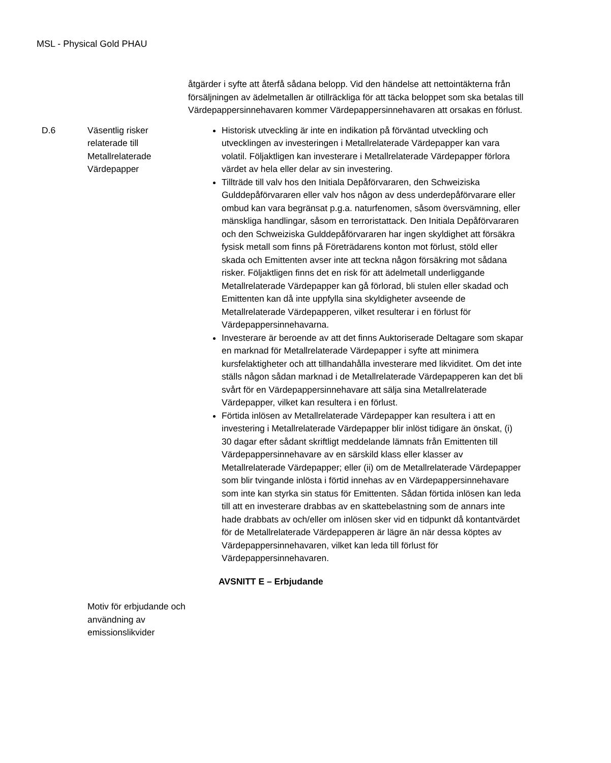MSL - Physical Gold PHAU
| | | åtgärder i syfte att återfå sådana belopp. Vid den händelse att nettointäkterna från försäljningen av ädelmetallen är otillräckliga för att täcka beloppet som ska betalas till Värdepappersinnehavaren kommer Värdepappersinnehavaren att orsakas en förlust. |
| D.6 | Väsentlig risker relaterade till Metallrelaterade Värdepapper | Historisk utveckling är inte en indikation på förväntad utveckling och utvecklingen av investeringen i Metallrelaterade Värdepapper kan vara volatil. Följaktligen kan investerare i Metallrelaterade Värdepapper förlora värdet av hela eller delar av sin investering. Tillträde till valv hos den Initiala Depåförvararen, den Schweiziska Gulddepåförvararen eller valv hos någon av dess underdepåförvarare eller ombud kan vara begränsat p.g.a. naturfenomen, såsom översvämning, eller mänskliga handlingar, såsom en terroristattack. Den Initiala Depåförvararen och den Schweiziska Gulddepåförvararen har ingen skyldighet att försäkra fysisk metall som finns på Företrädarens konton mot förlust, stöld eller skada och Emittenten avser inte att teckna någon försäkring mot sådana risker. Följaktligen finns det en risk för att ädelmetall underliggande Metallrelaterade Värdepapper kan gå förlorad, bli stulen eller skadad och Emittenten kan då inte uppfylla sina skyldigheter avseende de Metallrelaterade Värdepapperen, vilket resulterar i en förlust för Värdepappersinnehavarna. Investerare är beroende av att det finns Auktoriserade Deltagare som skapar en marknad för Metallrelaterade Värdepapper i syfte att minimera kursfelaktigheter och att tillhandahålla investerare med likviditet. Om det inte ställs någon sådan marknad i de Metallrelaterade Värdepapperen kan det bli svårt för en Värdepappersinnehavare att sälja sina Metallrelaterade Värdepapper, vilket kan resultera i en förlust. Förtida inlösen av Metallrelaterade Värdepapper kan resultera i att en investering i Metallrelaterade Värdepapper blir inlöst tidigare än önskat, (i) 30 dagar efter sådant skriftligt meddelande lämnats från Emittenten till Värdepappersinnehavare av en särskild klass eller klasser av Metallrelaterade Värdepapper; eller (ii) om de Metallrelaterade Värdepapper som blir tvingande inlösta i förtid innehas av en Värdepappersinnehavare som inte kan styrka sin status för Emittenten. Sådan förtida inlösen kan leda till att en investerare drabbas av en skattebelastning som de annars inte hade drabbats av och/eller om inlösen sker vid en tidpunkt då kontantvärdet för de Metallrelaterade Värdepapperen är lägre än när dessa köptes av Värdepappersinnehavaren, vilket kan leda till förlust för Värdepappersinnehavaren. |
| | | AVSNITT E – Erbjudande |
| | Motiv för erbjudande och användning av emissionslikvider | |